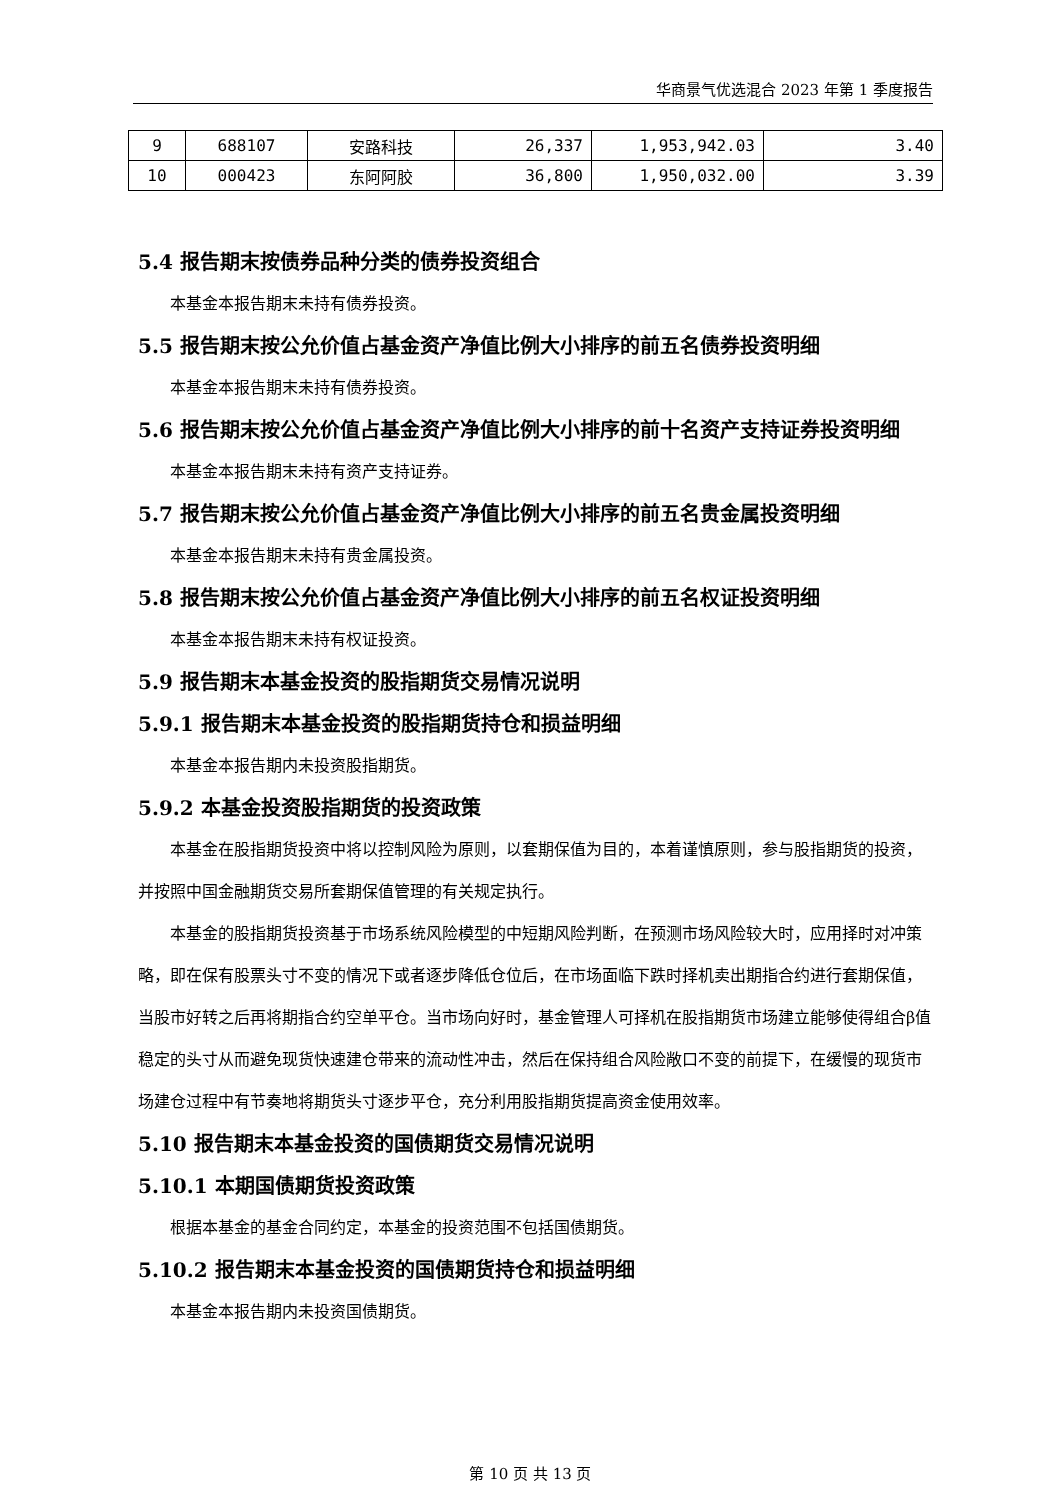华商景气优选混合 2023 年第 1 季度报告
| 9 | 688107 | 安路科技 | 26,337 | 1,953,942.03 | 3.40 |
| 10 | 000423 | 东阿阿胶 | 36,800 | 1,950,032.00 | 3.39 |
5.4 报告期末按债券品种分类的债券投资组合
本基金本报告期末未持有债券投资。
5.5 报告期末按公允价值占基金资产净值比例大小排序的前五名债券投资明细
本基金本报告期末未持有债券投资。
5.6 报告期末按公允价值占基金资产净值比例大小排序的前十名资产支持证券投资明细
本基金本报告期末未持有资产支持证券。
5.7 报告期末按公允价值占基金资产净值比例大小排序的前五名贵金属投资明细
本基金本报告期末未持有贵金属投资。
5.8 报告期末按公允价值占基金资产净值比例大小排序的前五名权证投资明细
本基金本报告期末未持有权证投资。
5.9 报告期末本基金投资的股指期货交易情况说明
5.9.1 报告期末本基金投资的股指期货持仓和损益明细
本基金本报告期内未投资股指期货。
5.9.2 本基金投资股指期货的投资政策
本基金在股指期货投资中将以控制风险为原则，以套期保值为目的，本着谨慎原则，参与股指期货的投资，并按照中国金融期货交易所套期保值管理的有关规定执行。
本基金的股指期货投资基于市场系统风险模型的中短期风险判断，在预测市场风险较大时，应用择时对冲策略，即在保有股票头寸不变的情况下或者逐步降低仓位后，在市场面临下跌时择机卖出期指合约进行套期保值，当股市好转之后再将期指合约空单平仓。当市场向好时，基金管理人可择机在股指期货市场建立能够使得组合β值稳定的头寸从而避免现货快速建仓带来的流动性冲击，然后在保持组合风险敞口不变的前提下，在缓慢的现货市场建仓过程中有节奏地将期货头寸逐步平仓，充分利用股指期货提高资金使用效率。
5.10 报告期末本基金投资的国债期货交易情况说明
5.10.1 本期国债期货投资政策
根据本基金的基金合同约定，本基金的投资范围不包括国债期货。
5.10.2 报告期末本基金投资的国债期货持仓和损益明细
本基金本报告期内未投资国债期货。
第 10 页 共 13 页